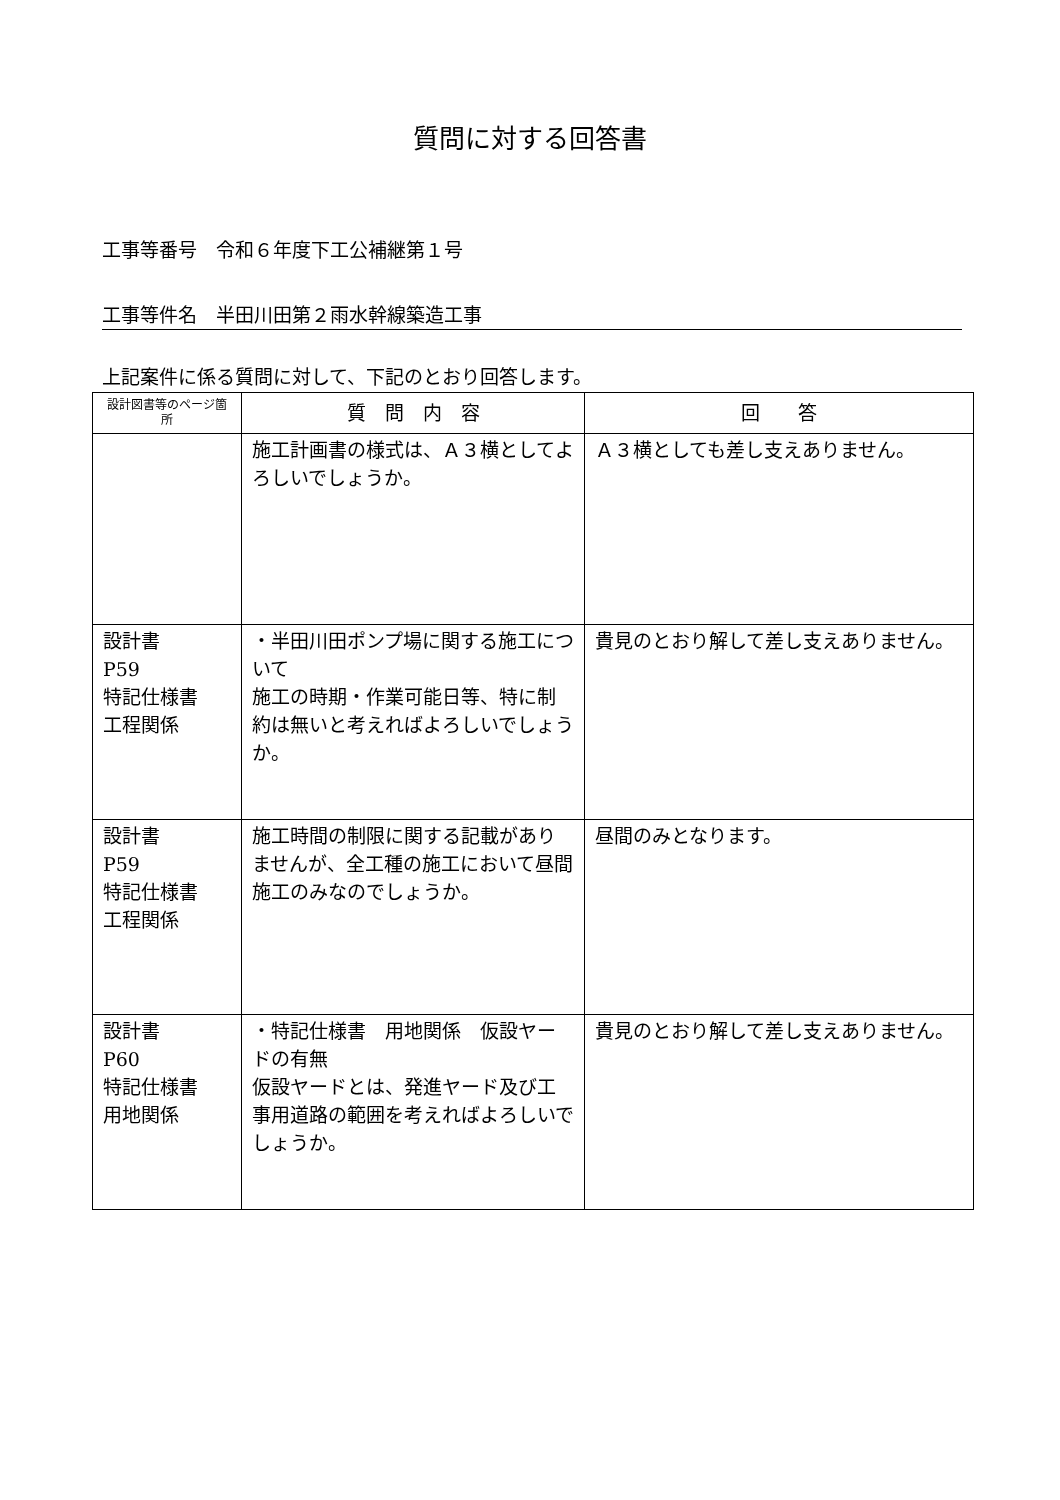質問に対する回答書
工事等番号　令和６年度下工公補継第１号
工事等件名　半田川田第２雨水幹線築造工事
上記案件に係る質問に対して、下記のとおり回答します。
| 設計図書等のページ箇所 | 質 問 内 容 | 回 答 |
| --- | --- | --- |
| | 施工計画書の様式は、Ａ３横としてよろしいでしょうか。 | Ａ３横としても差し支えありません。 |
| 設計書 P59 特記仕様書 工程関係 | ・半田川田ポンプ場に関する施工について 施工の時期・作業可能日等、特に制約は無いと考えればよろしいでしょうか。 | 貴見のとおり解して差し支えありません。 |
| 設計書 P59 特記仕様書 工程関係 | 施工時間の制限に関する記載がありませんが、全工種の施工において昼間施工のみなのでしょうか。 | 昼間のみとなります。 |
| 設計書 P60 特記仕様書 用地関係 | ・特記仕様書 用地関係 仮設ヤードの有無 仮設ヤードとは、発進ヤード及び工事用道路の範囲を考えればよろしいでしょうか。 | 貴見のとおり解して差し支えありません。 |